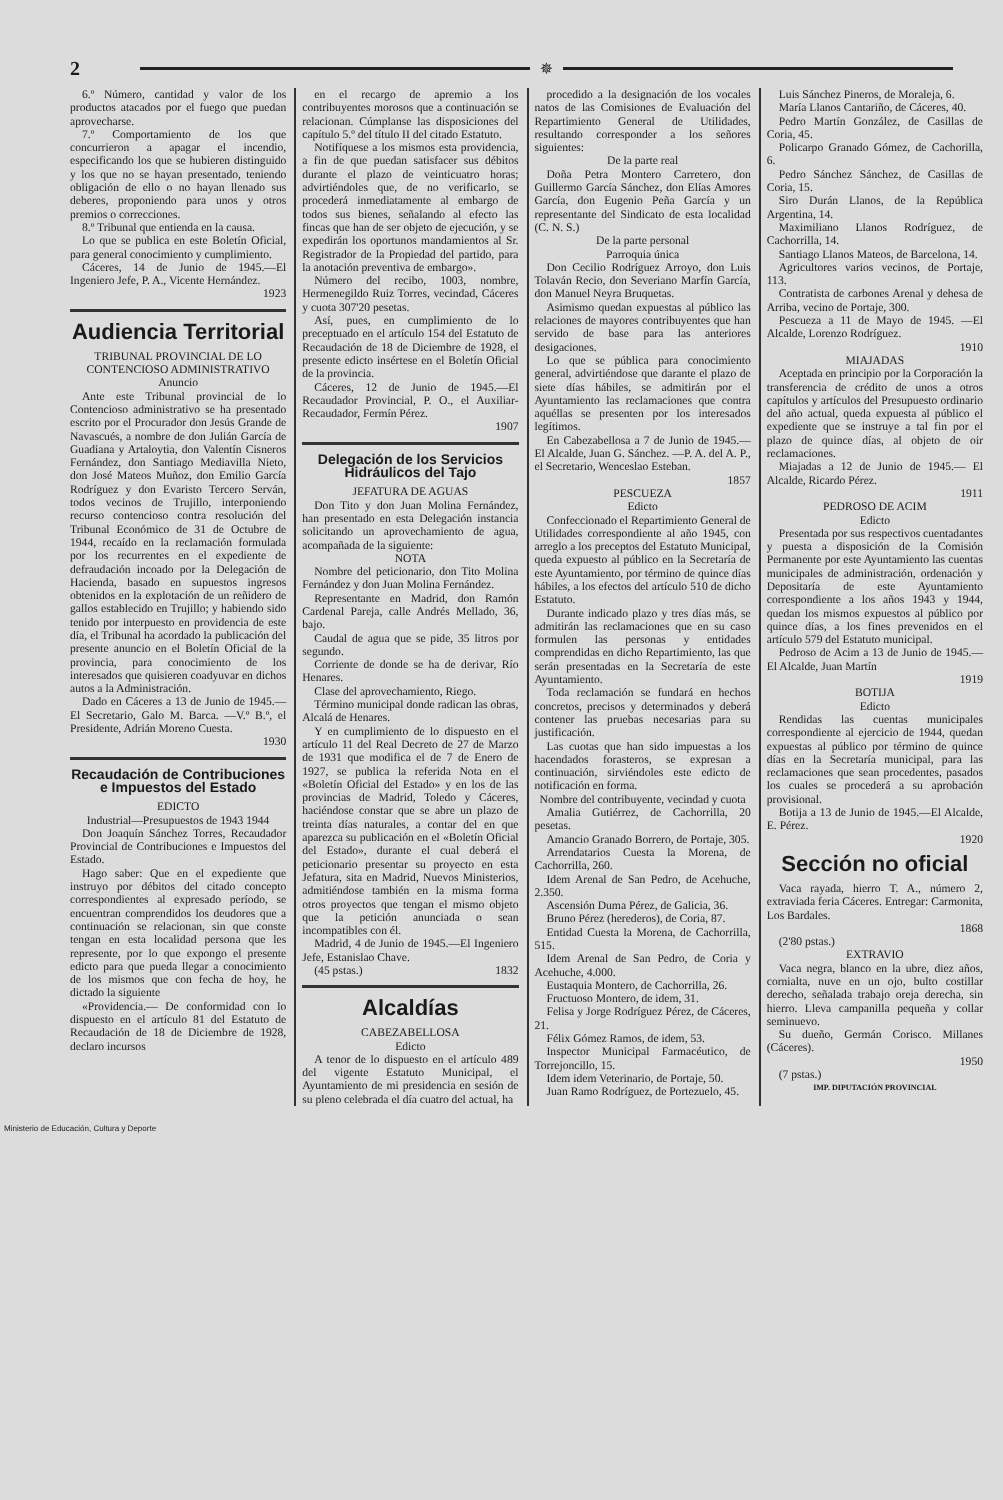2 ✵
6.º Número, cantidad y valor de los productos atacados por el fuego que puedan aprovecharse.
7.º Comportamiento de los que concurrieron a apagar el incendio, especificando los que se hubieren distinguido y los que no se hayan presentado, teniendo obligación de ello o no hayan llenado sus deberes, proponiendo para unos y otros premios o correcciones.
8.º Tribunal que entienda en la causa.
Lo que se publica en este Boletín Oficial, para general conocimiento y cumplimiento.
Cáceres, 14 de Junio de 1945.—El Ingeniero Jefe, P. A., Vicente Hernández.
1923
Audiencia Territorial
TRIBUNAL PROVINCIAL DE LO CONTENCIOSO ADMINISTRATIVO
Anuncio
Ante este Tribunal provincial de lo Contencioso administrativo se ha presentado escrito por el Procurador don Jesús Grande de Navascués, a nombre de don Julián García de Guadiana y Artaloytia, don Valentín Cisneros Fernández, don Santiago Mediavilla Nieto, don José Mateos Muñoz, don Emilio García Rodríguez y don Evaristo Tercero Serván, todos vecinos de Trujillo, interponiendo recurso contencioso contra resolución del Tribunal Económico de 31 de Octubre de 1944, recaído en la reclamación formulada por los recurrentes en el expediente de defraudación incoado por la Delegación de Hacienda, basado en supuestos ingresos obtenidos en la explotación de un reñidero de gallos establecido en Trujillo; y habiendo sido tenido por interpuesto en providencia de este día, el Tribunal ha acordado la publicación del presente anuncio en el Boletín Oficial de la provincia, para conocimiento de los interesados que quisieren coadyuvar en dichos autos a la Administración.
Dado en Cáceres a 13 de Junio de 1945.—El Secretario, Galo M. Barca. —V.º B.º, el Presidente, Adrián Moreno Cuesta.
1930
Recaudación de Contribuciones e Impuestos del Estado
EDICTO
Industrial—Presupuestos de 1943 1944
Don Joaquín Sánchez Torres, Recaudador Provincial de Contribuciones e Impuestos del Estado.
Hago saber: Que en el expediente que instruyo por débitos del citado concepto correspondientes al expresado período, se encuentran comprendidos los deudores que a continuación se relacionan, sin que conste tengan en esta localidad persona que les represente, por lo que expongo el presente edicto para que pueda llegar a conocimiento de los mismos que con fecha de hoy, he dictado la siguiente
«Providencia.— De conformidad con lo dispuesto en el artículo 81 del Estatuto de Recaudación de 18 de Diciembre de 1928, declaro incursos
en el recargo de apremio a los contribuyentes morosos que a continuación se relacionan. Cúmplanse las disposiciones del capítulo 5.º del título II del citado Estatuto.
Notifíquese a los mismos esta providencia, a fin de que puedan satisfacer sus débitos durante el plazo de veinticuatro horas; advirtiéndoles que, de no verificarlo, se procederá inmediatamente al embargo de todos sus bienes, señalando al efecto las fincas que han de ser objeto de ejecución, y se expedirán los oportunos mandamientos al Sr. Registrador de la Propiedad del partido, para la anotación preventiva de embargo».
Número del recibo, 1003, nombre, Hermenegildo Ruiz Torres, vecindad, Cáceres y cuota 307'20 pesetas.
Así, pues, en cumplimiento de lo preceptuado en el artículo 154 del Estatuto de Recaudación de 18 de Diciembre de 1928, el presente edicto insértese en el Boletín Oficial de la provincia.
Cáceres, 12 de Junio de 1945.—El Recaudador Provincial, P. O., el Auxiliar-Recaudador, Fermín Pérez.
1907
Delegación de los Servicios Hidráulicos del Tajo
JEFATURA DE AGUAS
Don Tito y don Juan Molina Fernández, han presentado en esta Delegación instancia solicitando un aprovechamiento de agua, acompañada de la siguiente:
NOTA
Nombre del peticionario, don Tito Molina Fernández y don Juan Molina Fernández.
Representante en Madrid, don Ramón Cardenal Pareja, calle Andrés Mellado, 36, bajo.
Caudal de agua que se pide, 35 litros por segundo.
Corriente de donde se ha de derivar, Río Henares.
Clase del aprovechamiento, Riego.
Término municipal donde radican las obras, Alcalá de Henares.
Y en cumplimiento de lo dispuesto en el artículo 11 del Real Decreto de 27 de Marzo de 1931 que modifica el de 7 de Enero de 1927, se publica la referida Nota en el «Boletín Oficial del Estado» y en los de las provincias de Madrid, Toledo y Cáceres, haciéndose constar que se abre un plazo de treinta días naturales, a contar del en que aparezca su publicación en el «Boletín Oficial del Estado», durante el cual deberá el peticionario presentar su proyecto en esta Jefatura, sita en Madrid, Nuevos Ministerios, admitiéndose también en la misma forma otros proyectos que tengan el mismo objeto que la petición anunciada o sean incompatibles con él.
Madrid, 4 de Junio de 1945.—El Ingeniero Jefe, Estanislao Chave.
(45 pstas.) 1832
Alcaldías
CABEZABELLOSA
Edicto
A tenor de lo dispuesto en el artículo 489 del vigente Estatuto Municipal, el Ayuntamiento de mi presidencia en sesión de su pleno celebrada el día cuatro del actual, ha
procedido a la designación de los vocales natos de las Comisiones de Evaluación del Repartimiento General de Utilidades, resultando corresponder a los señores siguientes:
De la parte real
Doña Petra Montero Carretero, don Guillermo García Sánchez, don Elías Amores García, don Eugenio Peña García y un representante del Sindicato de esta localidad (C. N. S.)
De la parte personal
Parroquia única
Don Cecilio Rodríguez Arroyo, don Luis Tolaván Recio, don Severiano Marfín García, don Manuel Neyra Bruquetas.
Asimismo quedan expuestas al público las relaciones de mayores contribuyentes que han servido de base para las anteriores desigaciones.
Lo que se pública para conocimiento general, advirtiéndose que darante el plazo de siete días hábiles, se admitirán por el Ayuntamiento las reclamaciones que contra aquéllas se presenten por los interesados legítimos.
En Cabezabellosa a 7 de Junio de 1945.—El Alcalde, Juan G. Sánchez. —P. A. del A. P., el Secretario, Wenceslao Esteban.
1857
PESCUEZA
Edicto
Confeccionado el Repartimiento General de Utilidades correspondiente al año 1945, con arreglo a los preceptos del Estatuto Municipal, queda expuesto al público en la Secretaría de este Ayuntamiento, por término de quince días hábiles, a los efectos del artículo 510 de dicho Estatuto.
Durante indicado plazo y tres días más, se admitirán las reclamaciones que en su caso formulen las personas y entidades comprendidas en dicho Repartimiento, las que serán presentadas en la Secretaría de este Ayuntamiento.
Toda reclamación se fundará en hechos concretos, precisos y determinados y deberá contener las pruebas necesarias para su justificación.
Las cuotas que han sido impuestas a los hacendados forasteros, se expresan a continuación, sirviéndoles este edicto de notificación en forma.
Nombre del contribuyente, vecindad y cuota
Amalia Gutiérrez, de Cachorrilla, 20 pesetas.
Amancio Granado Borrero, de Portaje, 305.
Arrendatarios Cuesta la Morena, de Cachorrilla, 260.
Idem Arenal de San Pedro, de Acehuche, 2.350.
Ascensión Duma Pérez, de Galicia, 36.
Bruno Pérez (herederos), de Coria, 87.
Entidad Cuesta la Morena, de Cachorrilla, 515.
Idem Arenal de San Pedro, de Coria y Acehuche, 4.000.
Eustaquia Montero, de Cachorrilla, 26.
Fructuoso Montero, de idem, 31.
Felisa y Jorge Rodríguez Pérez, de Cáceres, 21.
Félix Gómez Ramos, de idem, 53.
Inspector Municipal Farmacéutico, de Torrejoncillo, 15.
Idem idem Veterinario, de Portaje, 50.
Juan Ramo Rodríguez, de Portezuelo, 45.
Luis Sánchez Pineros, de Moraleja, 6.
María Llanos Cantariño, de Cáceres, 40.
Pedro Martín González, de Casillas de Coria, 45.
Policarpo Granado Gómez, de Cachorilla, 6.
Pedro Sánchez Sánchez, de Casillas de Coria, 15.
Siro Durán Llanos, de la República Argentina, 14.
Maximiliano Llanos Rodríguez, de Cachorrilla, 14.
Santiago Llanos Mateos, de Barcelona, 14.
Agricultores varios vecinos, de Portaje, 113.
Contratista de carbones Arenal y dehesa de Arriba, vecino de Portaje, 300.
Pescueza a 11 de Mayo de 1945. —El Alcalde, Lorenzo Rodríguez.
1910
MIAJADAS
Aceptada en principio por la Corporación la transferencia de crédito de unos a otros capítulos y artículos del Presupuesto ordinario del año actual, queda expuesta al público el expediente que se instruye a tal fin por el plazo de quince días, al objeto de oir reclamaciones.
Miajadas a 12 de Junio de 1945.— El Alcalde, Ricardo Pérez.
1911
PEDROSO DE ACIM
Edicto
Presentada por sus respectivos cuentadantes y puesta a disposición de la Comisión Permanente por este Ayuntamiento las cuentas municipales de administración, ordenación y Depositaría de este Ayuntamiento correspondiente a los años 1943 y 1944, quedan los mismos expuestos al público por quince días, a los fines prevenidos en el artículo 579 del Estatuto municipal.
Pedroso de Acim a 13 de Junio de 1945.—El Alcalde, Juan Martín
1919
BOTIJA
Edicto
Rendidas las cuentas municipales correspondiente al ejercicio de 1944, quedan expuestas al público por término de quince días en la Secretaría municipal, para las reclamaciones que sean procedentes, pasados los cuales se procederá a su aprobación provisional.
Botija a 13 de Junio de 1945.—El Alcalde, E. Pérez.
1920
Sección no oficial
Vaca rayada, hierro T. A., número 2, extraviada feria Cáceres. Entregar: Carmonita, Los Bardales.
1868
(2'80 pstas.)
EXTRAVIO
Vaca negra, blanco en la ubre, diez años, cornialta, nuve en un ojo, bulto costillar derecho, señalada trabajo oreja derecha, sin hierro. Lleva campanilla pequeña y collar seminuevo.
Su dueño, Germán Corisco. Millanes (Cáceres).
1950
(7 pstas.)
IMP. DIPUTACIÓN PROVINCIAL
Ministerio de Educación, Cultura y Deporte